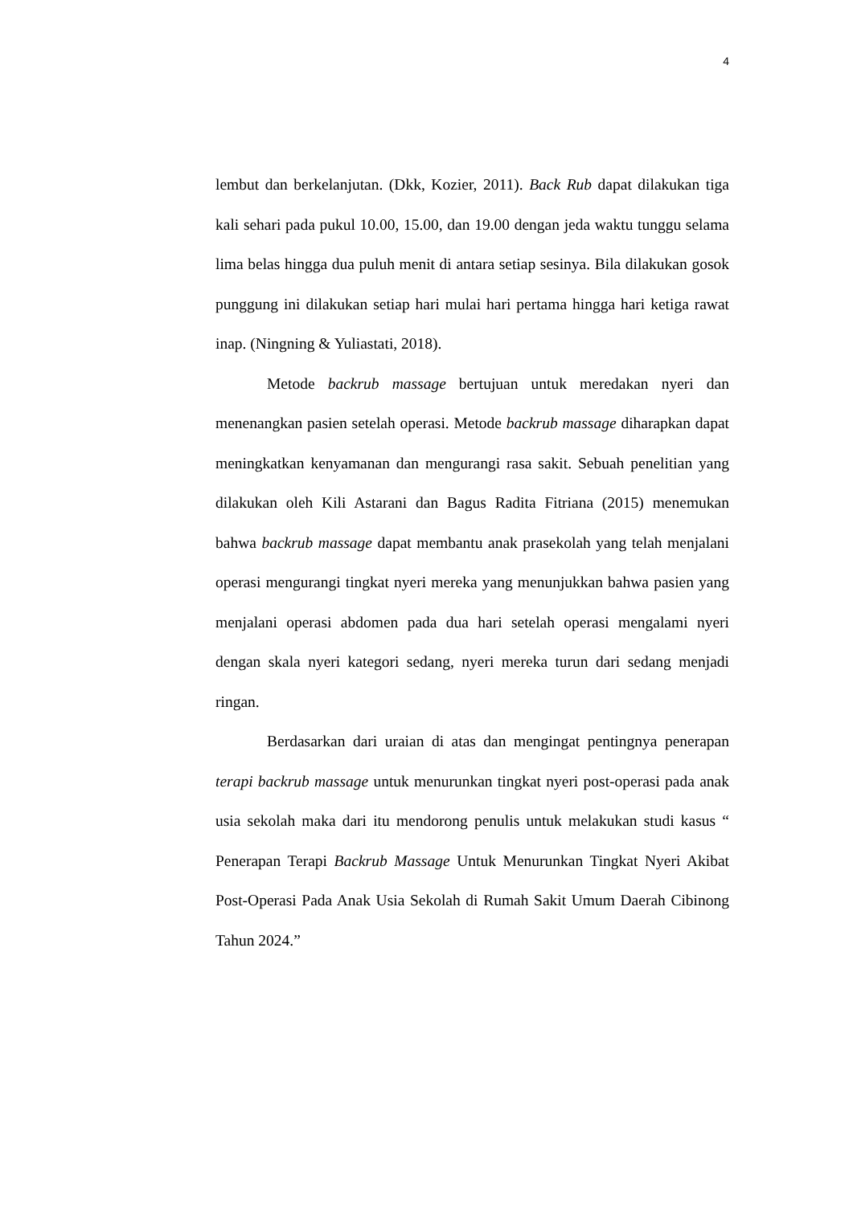4
lembut dan berkelanjutan. (Dkk, Kozier, 2011). Back Rub dapat dilakukan tiga kali sehari pada pukul 10.00, 15.00, dan 19.00 dengan jeda waktu tunggu selama lima belas hingga dua puluh menit di antara setiap sesinya. Bila dilakukan gosok punggung ini dilakukan setiap hari mulai hari pertama hingga hari ketiga rawat inap. (Ningning & Yuliastati, 2018).
Metode backrub massage bertujuan untuk meredakan nyeri dan menenangkan pasien setelah operasi. Metode backrub massage diharapkan dapat meningkatkan kenyamanan dan mengurangi rasa sakit. Sebuah penelitian yang dilakukan oleh Kili Astarani dan Bagus Radita Fitriana (2015) menemukan bahwa backrub massage dapat membantu anak prasekolah yang telah menjalani operasi mengurangi tingkat nyeri mereka yang menunjukkan bahwa pasien yang menjalani operasi abdomen pada dua hari setelah operasi mengalami nyeri dengan skala nyeri kategori sedang, nyeri mereka turun dari sedang menjadi ringan.
Berdasarkan dari uraian di atas dan mengingat pentingnya penerapan terapi backrub massage untuk menurunkan tingkat nyeri post-operasi pada anak usia sekolah maka dari itu mendorong penulis untuk melakukan studi kasus “ Penerapan Terapi Backrub Massage Untuk Menurunkan Tingkat Nyeri Akibat Post-Operasi Pada Anak Usia Sekolah di Rumah Sakit Umum Daerah Cibinong Tahun 2024.”